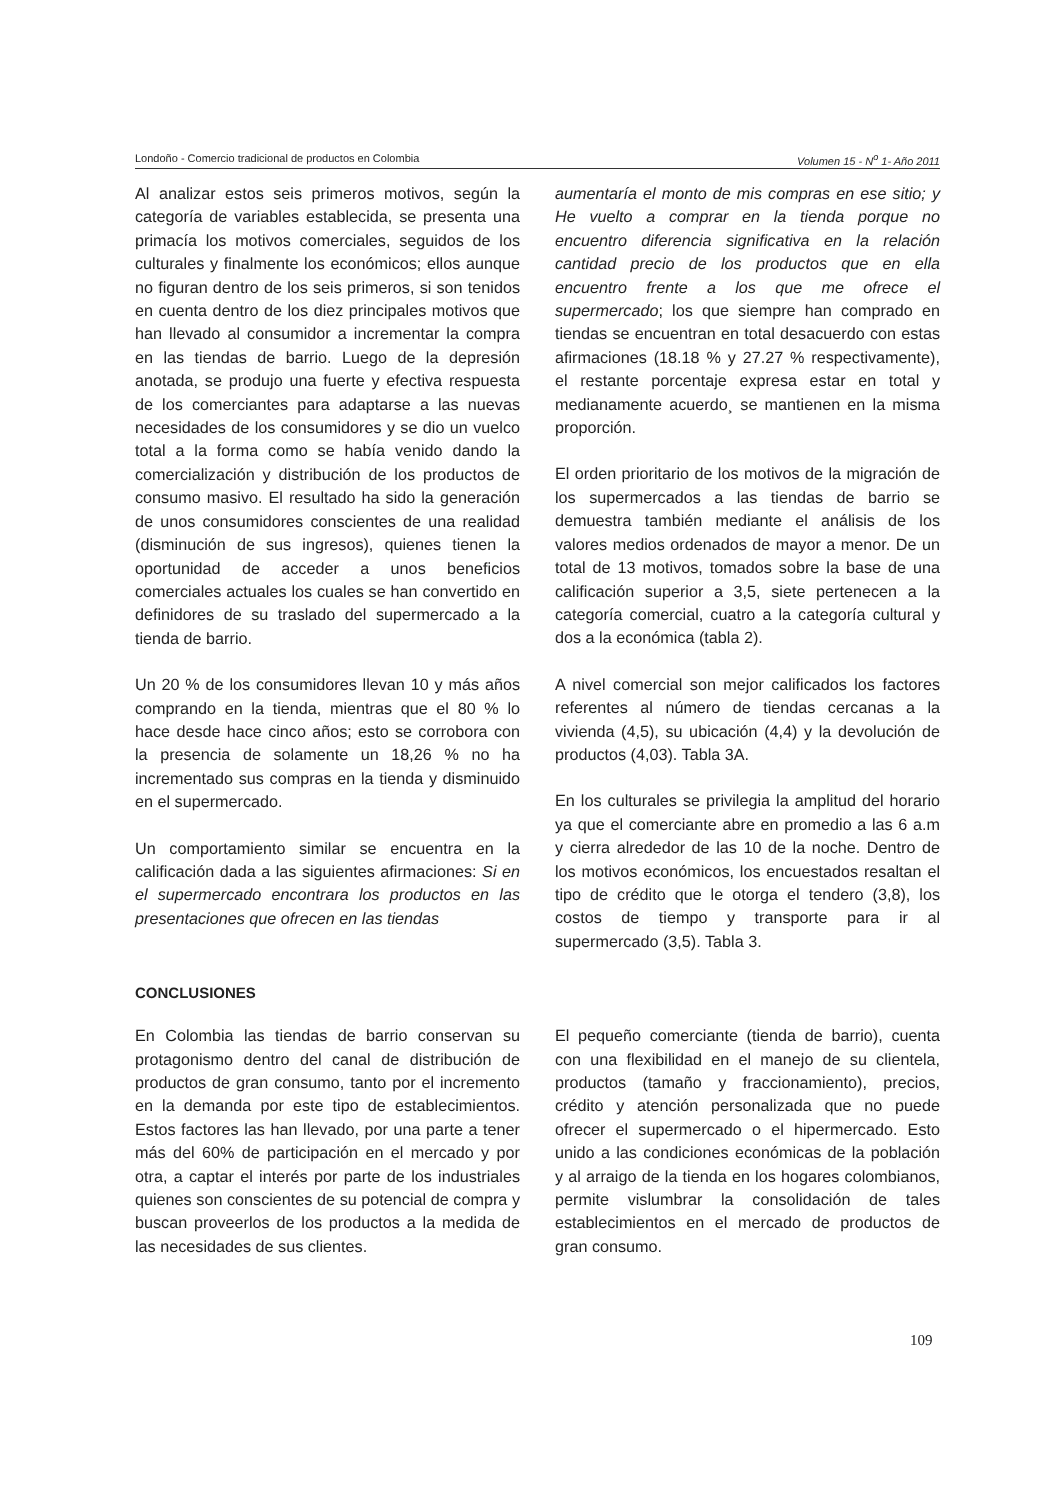Londoño - Comercio tradicional de productos en Colombia Volumen 15 - N<sup>o</sup> 1- Año 2011
Al analizar estos seis primeros motivos, según la categoría de variables establecida, se presenta una primacía los motivos comerciales, seguidos de los culturales y finalmente los económicos; ellos aunque no figuran dentro de los seis primeros, si son tenidos en cuenta dentro de los diez principales motivos que han llevado al consumidor a incrementar la compra en las tiendas de barrio. Luego de la depresión anotada, se produjo una fuerte y efectiva respuesta de los comerciantes para adaptarse a las nuevas necesidades de los consumidores y se dio un vuelco total a la forma como se había venido dando la comercialización y distribución de los productos de consumo masivo. El resultado ha sido la generación de unos consumidores conscientes de una realidad (disminución de sus ingresos), quienes tienen la oportunidad de acceder a unos beneficios comerciales actuales los cuales se han convertido en definidores de su traslado del supermercado a la tienda de barrio.
Un 20 % de los consumidores llevan 10 y más años comprando en la tienda, mientras que el 80 % lo hace desde hace cinco años; esto se corrobora con la presencia de solamente un 18,26 % no ha incrementado sus compras en la tienda y disminuido en el supermercado.
Un comportamiento similar se encuentra en la calificación dada a las siguientes afirmaciones: Si en el supermercado encontrara los productos en las presentaciones que ofrecen en las tiendas
aumentaría el monto de mis compras en ese sitio; y He vuelto a comprar en la tienda porque no encuentro diferencia significativa en la relación cantidad precio de los productos que en ella encuentro frente a los que me ofrece el supermercado; los que siempre han comprado en tiendas se encuentran en total desacuerdo con estas afirmaciones (18.18 % y 27.27 % respectivamente), el restante porcentaje expresa estar en total y medianamente acuerdo¸ se mantienen en la misma proporción.
El orden prioritario de los motivos de la migración de los supermercados a las tiendas de barrio se demuestra también mediante el análisis de los valores medios ordenados de mayor a menor. De un total de 13 motivos, tomados sobre la base de una calificación superior a 3,5, siete pertenecen a la categoría comercial, cuatro a la categoría cultural y dos a la económica (tabla 2).
A nivel comercial son mejor calificados los factores referentes al número de tiendas cercanas a la vivienda (4,5), su ubicación (4,4) y la devolución de productos (4,03). Tabla 3A.
En los culturales se privilegia la amplitud del horario ya que el comerciante abre en promedio a las 6 a.m y cierra alrededor de las 10 de la noche. Dentro de los motivos económicos, los encuestados resaltan el tipo de crédito que le otorga el tendero (3,8), los costos de tiempo y transporte para ir al supermercado (3,5). Tabla 3.
CONCLUSIONES
En Colombia las tiendas de barrio conservan su protagonismo dentro del canal de distribución de productos de gran consumo, tanto por el incremento en la demanda por este tipo de establecimientos. Estos factores las han llevado, por una parte a tener más del 60% de participación en el mercado y por otra, a captar el interés por parte de los industriales quienes son conscientes de su potencial de compra y buscan proveerlos de los productos a la medida de las necesidades de sus clientes.
El pequeño comerciante (tienda de barrio), cuenta con una flexibilidad en el manejo de su clientela, productos (tamaño y fraccionamiento), precios, crédito y atención personalizada que no puede ofrecer el supermercado o el hipermercado. Esto unido a las condiciones económicas de la población y al arraigo de la tienda en los hogares colombianos, permite vislumbrar la consolidación de tales establecimientos en el mercado de productos de gran consumo.
109